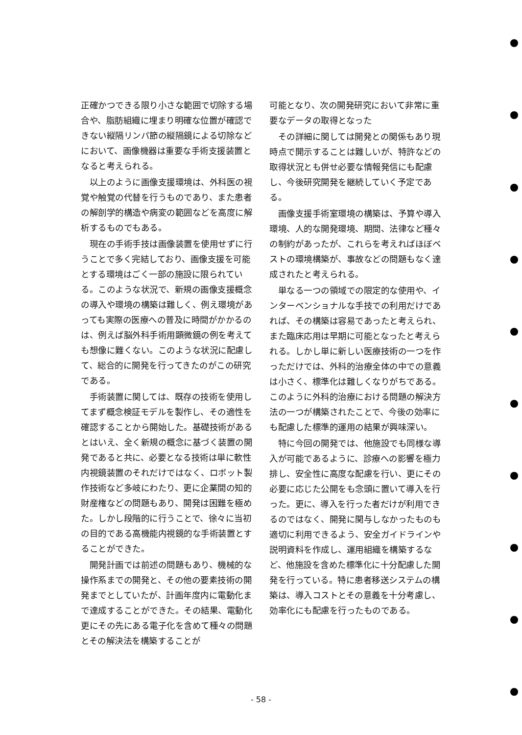正確かつできる限り小さな範囲で切除する場合や、脂肪組織に埋まり明確な位置が確認できない縦隔リンパ節の縦隔鏡による切除などにおいて、画像機器は重要な手術支援装置となると考えられる。
以上のように画像支援環境は、外科医の視覚や触覚の代替を行うものであり、また患者の解剖学的構造や病変の範囲などを高度に解析するものでもある。
現在の手術手技は画像装置を使用せずに行うことで多く完結しており、画像支援を可能とする環境はごく一部の施設に限られている。このような状況で、新規の画像支援概念の導入や環境の構築は難しく、例え環境があっても実際の医療への普及に時間がかかるのは、例えば脳外科手術用顕微鏡の例を考えても想像に難くない。このような状況に配慮して、総合的に開発を行ってきたのがこの研究である。
手術装置に関しては、既存の技術を使用してまず概念検証モデルを製作し、その適性を確認することから開始した。基礎技術があるとはいえ、全く新規の概念に基づく装置の開発であると共に、必要となる技術は単に軟性内視鏡装置のそれだけではなく、ロボット製作技術など多岐にわたり、更に企業間の知的財産権などの問題もあり、開発は困難を極めた。しかし段階的に行うことで、徐々に当初の目的である高機能内視鏡的な手術装置とすることができた。
開発計画では前述の問題もあり、機械的な操作系までの開発と、その他の要素技術の開発までとしていたが、計画年度内に電動化まで達成することができた。その結果、電動化更にその先にある電子化を含めて種々の問題とその解決法を構築することが
可能となり、次の開発研究において非常に重要なデータの取得となった
その詳細に関しては開発との関係もあり現時点で開示することは難しいが、特許などの取得状況とも併せ必要な情報発信にも配慮し、今後研究開発を継続していく予定である。
画像支援手術室環境の構築は、予算や導入環境、人的な開発環境、期間、法律など種々の制約があったが、これらを考えればほぼベストの環境構築が、事故などの問題もなく達成されたと考えられる。
単なる一つの領域での限定的な使用や、インターベンショナルな手技での利用だけであれば、その構築は容易であったと考えられ、また臨床応用は早期に可能となったと考えられる。しかし単に新しい医療技術の一つを作っただけでは、外科的治療全体の中での意義は小さく、標準化は難しくなりがちである。このように外科的治療における問題の解決方法の一つが構築されたことで、今後の効率にも配慮した標準的運用の結果が興味深い。
特に今回の開発では、他施設でも同様な導入が可能であるように、診療への影響を極力排し、安全性に高度な配慮を行い、更にその必要に応じた公開をも念頭に置いて導入を行った。更に、導入を行った者だけが利用できるのではなく、開発に関与しなかったものも適切に利用できるよう、安全ガイドラインや説明資料を作成し、運用組織を構築するなど、他施設を含めた標準化に十分配慮した開発を行っている。特に患者移送システムの構築は、導入コストとその意義を十分考慮し、効率化にも配慮を行ったものである。
- 58 -